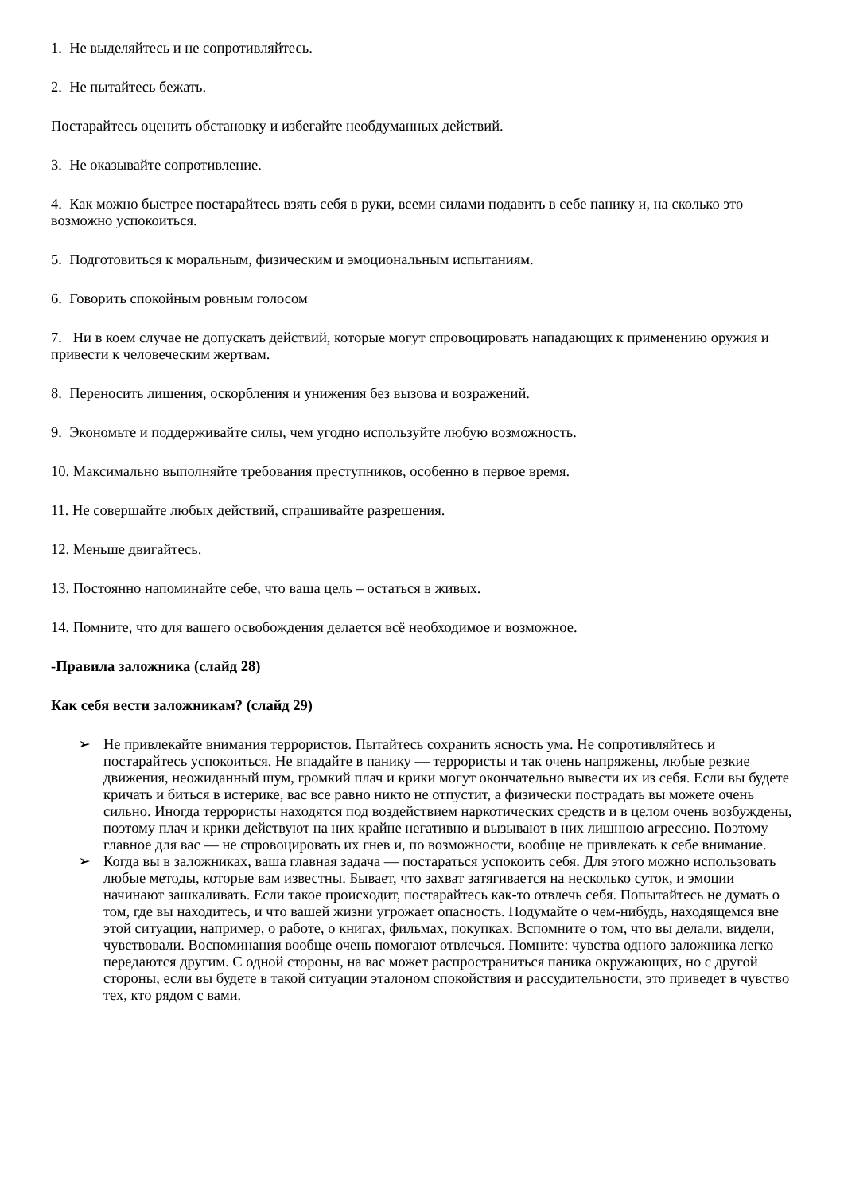1. Не выделяйтесь и не сопротивляйтесь.
2. Не пытайтесь бежать.
Постарайтесь оценить обстановку и избегайте необдуманных действий.
3. Не оказывайте сопротивление.
4. Как можно быстрее постарайтесь взять себя в руки, всеми силами подавить в себе панику и, на сколько это возможно успокоиться.
5. Подготовиться к моральным, физическим и эмоциональным испытаниям.
6. Говорить спокойным ровным голосом
7. Ни в коем случае не допускать действий, которые могут спровоцировать нападающих к применению оружия и привести к человеческим жертвам.
8. Переносить лишения, оскорбления и унижения без вызова и возражений.
9. Экономьте и поддерживайте силы, чем угодно используйте любую возможность.
10. Максимально выполняйте требования преступников, особенно в первое время.
11. Не совершайте любых действий, спрашивайте разрешения.
12. Меньше двигайтесь.
13. Постоянно напоминайте себе, что ваша цель – остаться в живых.
14. Помните, что для вашего освобождения делается всё необходимое и возможное.
-Правила заложника (слайд 28)
Как себя вести заложникам? (слайд 29)
➢ Не привлекайте внимания террористов. Пытайтесь сохранить ясность ума. Не сопротивляйтесь и постарайтесь успокоиться. Не впадайте в панику — террористы и так очень напряжены, любые резкие движения, неожиданный шум, громкий плач и крики могут окончательно вывести их из себя. Если вы будете кричать и биться в истерике, вас все равно никто не отпустит, а физически пострадать вы можете очень сильно. Иногда террористы находятся под воздействием наркотических средств и в целом очень возбуждены, поэтому плач и крики действуют на них крайне негативно и вызывают в них лишнюю агрессию. Поэтому главное для вас — не спровоцировать их гнев и, по возможности, вообще не привлекать к себе внимание.
➢ Когда вы в заложниках, ваша главная задача — постараться успокоить себя. Для этого можно использовать любые методы, которые вам известны. Бывает, что захват затягивается на несколько суток, и эмоции начинают зашкаливать. Если такое происходит, постарайтесь как-то отвлечь себя. Попытайтесь не думать о том, где вы находитесь, и что вашей жизни угрожает опасность. Подумайте о чем-нибудь, находящемся вне этой ситуации, например, о работе, о книгах, фильмах, покупках. Вспомните о том, что вы делали, видели, чувствовали. Воспоминания вообще очень помогают отвлечься. Помните: чувства одного заложника легко передаются другим. С одной стороны, на вас может распространиться паника окружающих, но с другой стороны, если вы будете в такой ситуации эталоном спокойствия и рассудительности, это приведет в чувство тех, кто рядом с вами.